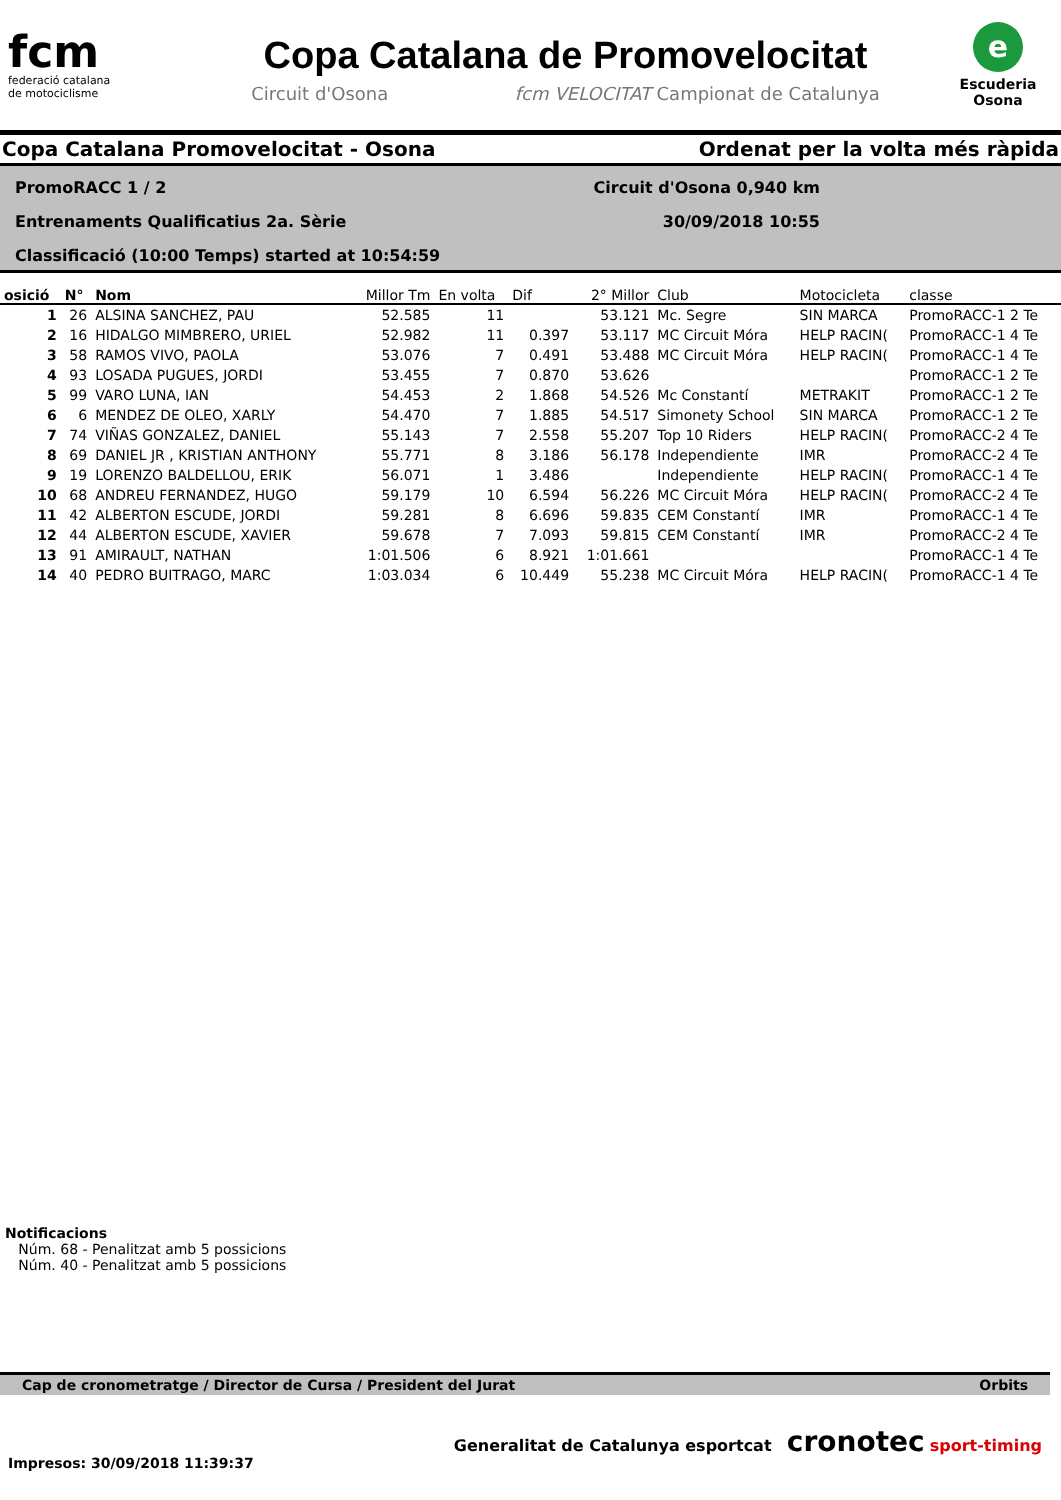fcm
federació catalana
de motociclisme
Copa Catalana de Promovelocitat
Circuit d'Osona fcm VELOCITAT Campionat de Catalunya
e
Escuderia
Osona
Copa Catalana Promovelocitat - Osona Ordenat per la volta més ràpida
PromoRACC 1 / 2 Circuit d'Osona 0,940 km
Entrenaments Qualificatius 2a. Sèrie 30/09/2018 10:55
Classificació (10:00 Temps) started at 10:54:59
| osició | N° | Nom | Millor Tm | En volta | Dif | 2° Millor | Club | Motocicleta | classe |
| --- | --- | --- | --- | --- | --- | --- | --- | --- | --- |
| 1 | 26 | ALSINA SANCHEZ, PAU | 52.585 | 11 | | 53.121 | Mc. Segre | SIN MARCA | PromoRACC-1 2 Te |
| 2 | 16 | HIDALGO MIMBRERO, URIEL | 52.982 | 11 | 0.397 | 53.117 | MC Circuit Móra | HELP RACIN( | PromoRACC-1 4 Te |
| 3 | 58 | RAMOS VIVO, PAOLA | 53.076 | 7 | 0.491 | 53.488 | MC Circuit Móra | HELP RACIN( | PromoRACC-1 4 Te |
| 4 | 93 | LOSADA PUGUES, JORDI | 53.455 | 7 | 0.870 | 53.626 | | | PromoRACC-1 2 Te |
| 5 | 99 | VARO LUNA, IAN | 54.453 | 2 | 1.868 | 54.526 | Mc Constantí | METRAKIT | PromoRACC-1 2 Te |
| 6 | 6 | MENDEZ DE OLEO, XARLY | 54.470 | 7 | 1.885 | 54.517 | Simonety School | SIN MARCA | PromoRACC-1 2 Te |
| 7 | 74 | VIÑAS GONZALEZ, DANIEL | 55.143 | 7 | 2.558 | 55.207 | Top 10 Riders | HELP RACIN( | PromoRACC-2 4 Te |
| 8 | 69 | DANIEL JR , KRISTIAN ANTHONY | 55.771 | 8 | 3.186 | 56.178 | Independiente | IMR | PromoRACC-2 4 Te |
| 9 | 19 | LORENZO BALDELLOU, ERIK | 56.071 | 1 | 3.486 | | Independiente | HELP RACIN( | PromoRACC-1 4 Te |
| 10 | 68 | ANDREU FERNANDEZ, HUGO | 59.179 | 10 | 6.594 | 56.226 | MC Circuit Móra | HELP RACIN( | PromoRACC-2 4 Te |
| 11 | 42 | ALBERTON ESCUDE, JORDI | 59.281 | 8 | 6.696 | 59.835 | CEM Constantí | IMR | PromoRACC-1 4 Te |
| 12 | 44 | ALBERTON ESCUDE, XAVIER | 59.678 | 7 | 7.093 | 59.815 | CEM Constantí | IMR | PromoRACC-2 4 Te |
| 13 | 91 | AMIRAULT, NATHAN | 1:01.506 | 6 | 8.921 | 1:01.661 | | | PromoRACC-1 4 Te |
| 14 | 40 | PEDRO BUITRAGO, MARC | 1:03.034 | 6 | 10.449 | 55.238 | MC Circuit Móra | HELP RACIN( | PromoRACC-1 4 Te |
Notificacions
Núm. 68 - Penalitzat amb 5 possicions
Núm. 40 - Penalitzat amb 5 possicions
Cap de cronometratge / Director de Cursa / President del Jurat Orbits
Impresos: 30/09/2018 11:39:37 Generalitat de Catalunya esportcat cronotec sport-timing